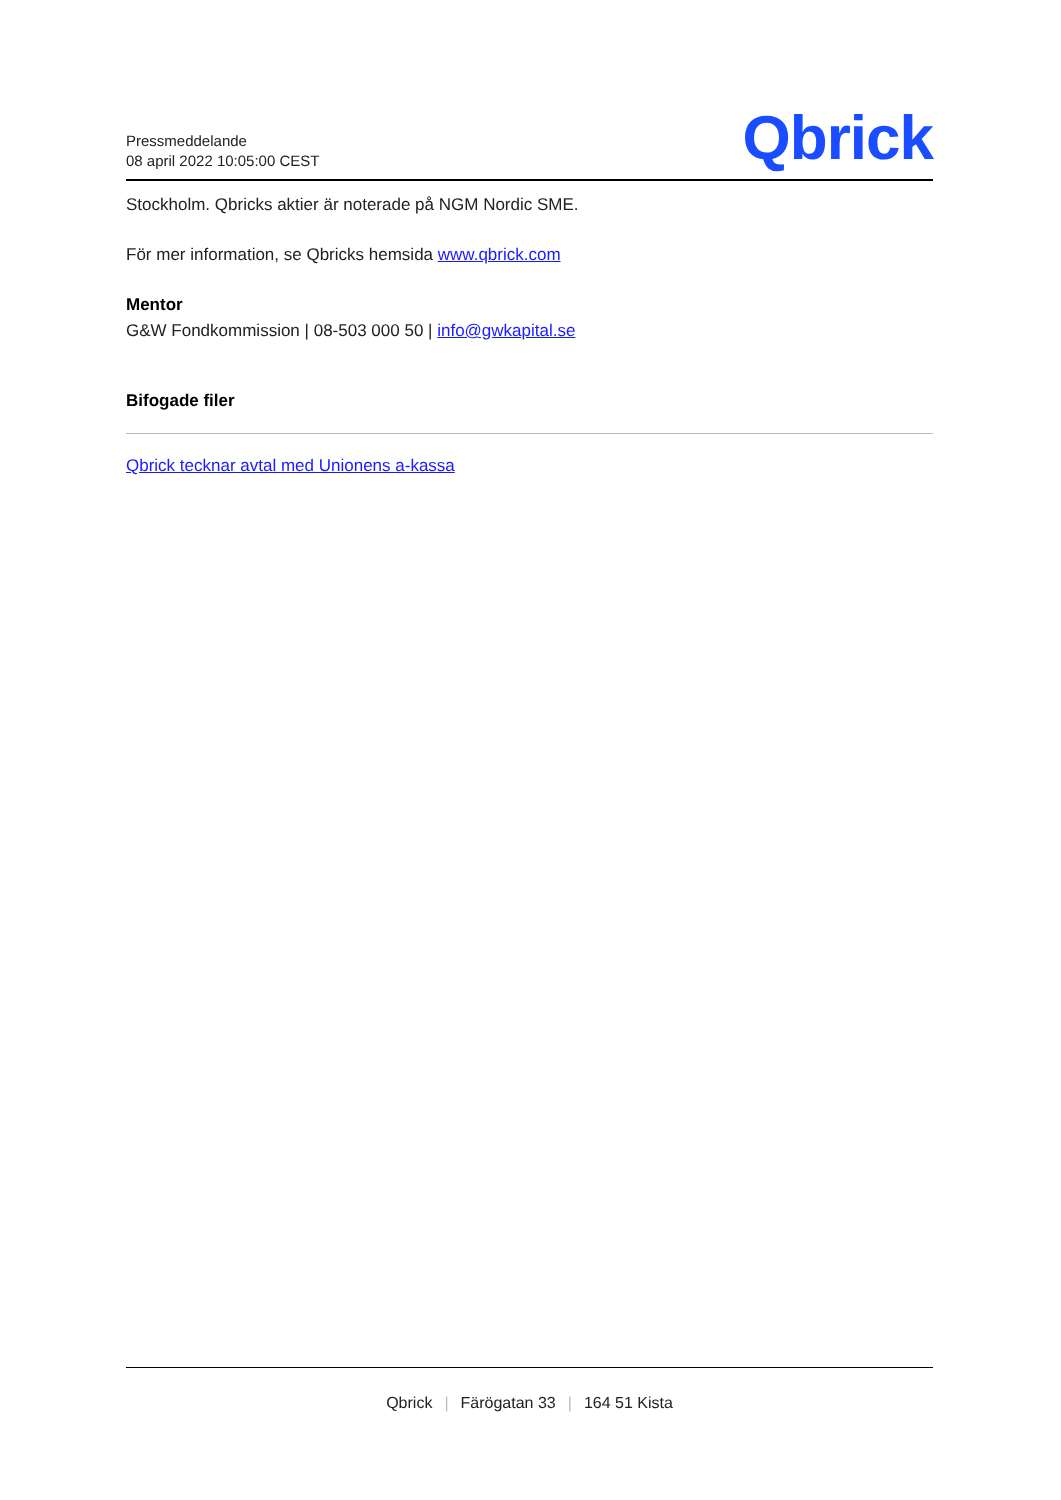Pressmeddelande
08 april 2022 10:05:00 CEST
Qbrick
Stockholm. Qbricks aktier är noterade på NGM Nordic SME.
För mer information, se Qbricks hemsida www.qbrick.com
Mentor
G&W Fondkommission | 08-503 000 50 | info@gwkapital.se
Bifogade filer
Qbrick tecknar avtal med Unionens a-kassa
Qbrick | Färögatan 33 | 164 51 Kista